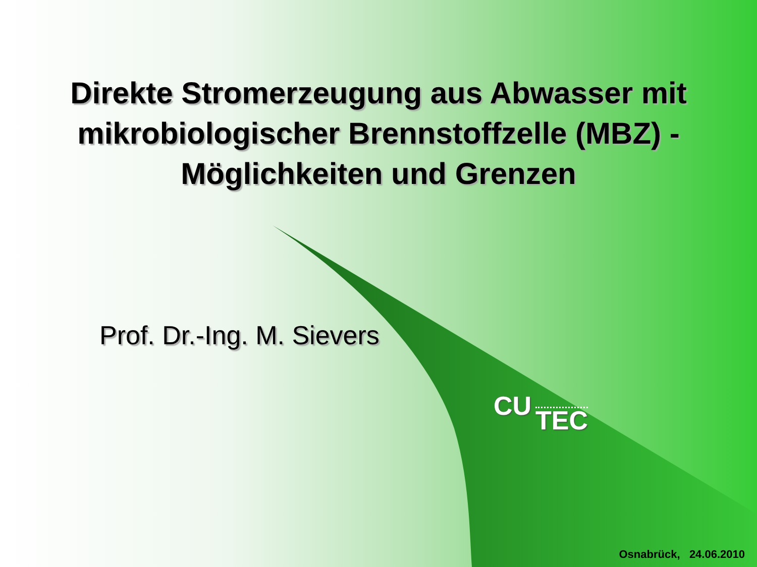Direkte Stromerzeugung aus Abwasser mit
mikrobiologischer Brennstoffzelle (MBZ) -
Möglichkeiten und Grenzen
Prof. Dr.-Ing. M. Sievers
CU TEC
Osnabrück, 24.06.2010